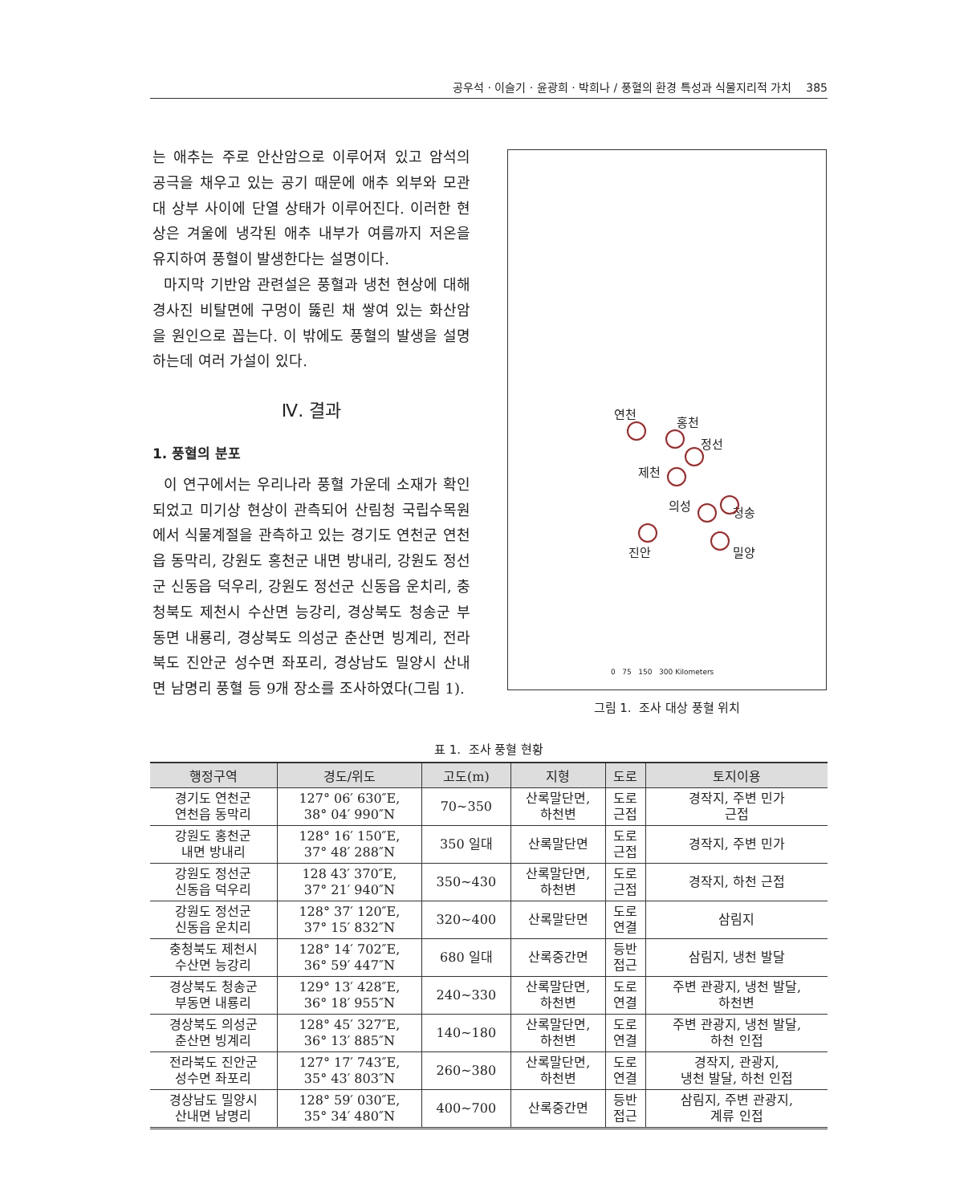공우석 · 이슬기 · 윤광희 · 박희나 / 풍혈의 환경 특성과 식물지리적 가치 385
는 애추는 주로 안산암으로 이루어져 있고 암석의 공극을 채우고 있는 공기 때문에 애추 외부와 모관대 상부 사이에 단열 상태가 이루어진다. 이러한 현상은 겨울에 냉각된 애추 내부가 여름까지 저온을 유지하여 풍혈이 발생한다는 설명이다.
마지막 기반암 관련설은 풍혈과 냉천 현상에 대해 경사진 비탈면에 구멍이 뚫린 채 쌓여 있는 화산암을 원인으로 꼽는다. 이 밖에도 풍혈의 발생을 설명하는데 여러 가설이 있다.
Ⅳ. 결과
1. 풍혈의 분포
이 연구에서는 우리나라 풍혈 가운데 소재가 확인되었고 미기상 현상이 관측되어 산림청 국립수목원에서 식물계절을 관측하고 있는 경기도 연천군 연천읍 동막리, 강원도 홍천군 내면 방내리, 강원도 정선군 신동읍 덕우리, 강원도 정선군 신동읍 운치리, 충청북도 제천시 수산면 능강리, 경상북도 청송군 부동면 내룡리, 경상북도 의성군 춘산면 빙계리, 전라북도 진안군 성수면 좌포리, 경상남도 밀양시 산내면 남명리 풍혈 등 9개 장소를 조사하였다(그림 1).
연천
홍천
정선
제천
의성 청송
진안 밀양
0 75 150 300 Kilometers
그림 1. 조사 대상 풍혈 위치
표 1. 조사 풍혈 현황
| 행정구역 | 경도/위도 | 고도(m) | 지형 | 도로 | 토지이용 |
| --- | --- | --- | --- | --- | --- |
| 경기도 연천군 연천읍 동막리 | 127° 06′ 630″E, 38° 04′ 990″N | 70~350 | 산록말단면, 하천변 | 도로 근접 | 경작지, 주변 민가 근접 |
| 강원도 홍천군 내면 방내리 | 128° 16′ 150″E, 37° 48′ 288″N | 350 일대 | 산록말단면 | 도로 근접 | 경작지, 주변 민가 |
| 강원도 정선군 신동읍 덕우리 | 128 43′ 370″E, 37° 21′ 940″N | 350~430 | 산록말단면, 하천변 | 도로 근접 | 경작지, 하천 근접 |
| 강원도 정선군 신동읍 운치리 | 128° 37′ 120″E, 37° 15′ 832″N | 320~400 | 산록말단면 | 도로 연결 | 삼림지 |
| 충청북도 제천시 수산면 능강리 | 128° 14′ 702″E, 36° 59′ 447″N | 680 일대 | 산록중간면 | 등반 접근 | 삼림지, 냉천 발달 |
| 경상북도 청송군 부동면 내룡리 | 129° 13′ 428″E, 36° 18′ 955″N | 240~330 | 산록말단면, 하천변 | 도로 연결 | 주변 관광지, 냉천 발달, 하천변 |
| 경상북도 의성군 춘산면 빙계리 | 128° 45′ 327″E, 36° 13′ 885″N | 140~180 | 산록말단면, 하천변 | 도로 연결 | 주변 관광지, 냉천 발달, 하천 인접 |
| 전라북도 진안군 성수면 좌포리 | 127° 17′ 743″E, 35° 43′ 803″N | 260~380 | 산록말단면, 하천변 | 도로 연결 | 경작지, 관광지, 냉천 발달, 하천 인접 |
| 경상남도 밀양시 산내면 남명리 | 128° 59′ 030″E, 35° 34′ 480″N | 400~700 | 산록중간면 | 등반 접근 | 삼림지, 주변 관광지, 계류 인접 |